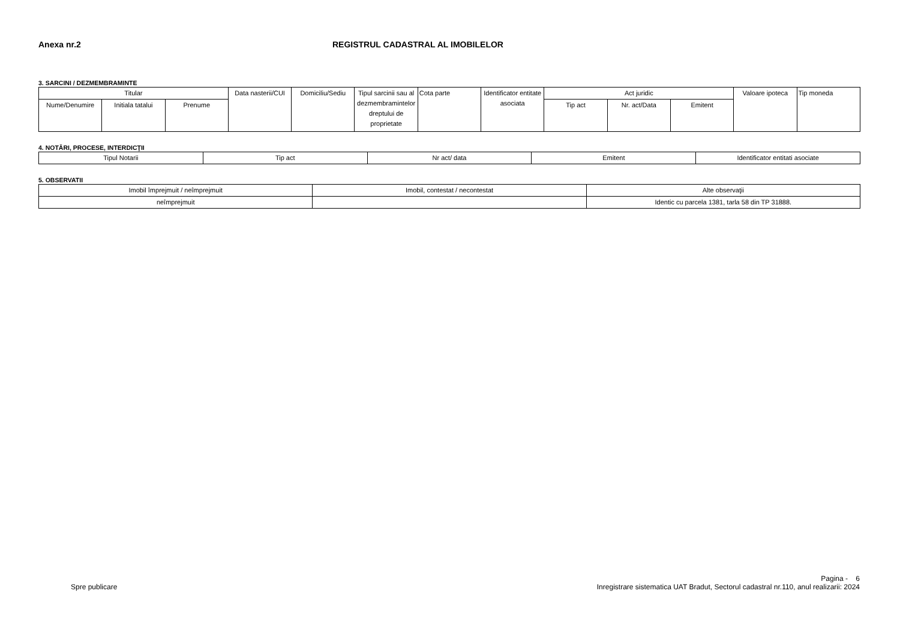Anexa nr.2 REGISTRUL CADASTRAL AL IMOBILELOR
3. SARCINI / DEZMEMBRAMINTE
| Titular | | | Data nasterii/CUI | Domiciliu/Sediu | Tipul sarcinii sau al dezmembramintelor dreptului de proprietate | Cota parte | Identificator entitate asociata | Act juridic | | | Valoare ipoteca | Tip moneda |
| --- | --- | --- | --- | --- | --- | --- | --- | --- | --- | --- | --- | --- |
| Nume/Denumire | Initiala tatalui | Prenume | | | | | | Tip act | Nr. act/Data | Emitent | | |
4. NOTĂRI, PROCESE, INTERDICŢII
| Tipul Notarii | Tip act | Nr act/ data | Emitent | Identificator entitati asociate |
| --- | --- | --- | --- | --- |
5. OBSERVATII
| Imobil împrejmuit / neîmprejmuit | Imobil, contestat / necontestat | Alte observaţii |
| --- | --- | --- |
| neîmprejmuit | | Identic cu parcela 1381, tarla 58 din TP 31888. |
Spre publicare
Pagina - 6
Inregistrare sistematica UAT Bradut, Sectorul cadastral nr.110, anul realizarii: 2024